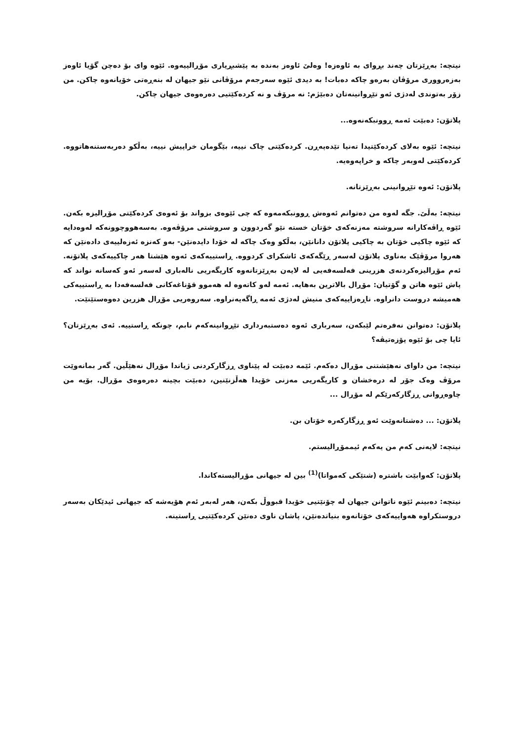نیتچە: بەڕێزتان چەند بڕوای بە ئاوەزە! وەلێ ئاوەز بەندە بە پێشبڕیاری مۆڕالییەوە. ئێوە وای بۆ دەچن گۆیا ئاوەز بەزەرووری مرۆڤان بەرەو چاکە دەبات! بە دیدی ئێوە سەرجەم مرۆڤانی نێو جیهان لە بنەڕەتی خۆیانەوە چاکن. من زۆر بەتوندی لەدژی ئەو تێڕوانینەتان دەبێژم: نە مرۆڤ و نە کردەکێتیی دەرەوەی جیهان چاکن.
پلاتۆن: دەبێت ئەمە ڕوونبکەنەوە...
نیتچە: ئێوە بەلای کردەکێتیدا تەنیا تێدەپەڕن. کردەکێتی چاک نییە، بێگومان خراپیش نییە، بەڵکو دەربەستنەهاتووە. کردەکێتی لەوبەر چاکە و خراپەوەیە.
پلاتۆن: ئەوە تێڕوانینی بەڕێزتانە.
نیتچە: بەڵێ. جگە لەوە من دەتوانم ئەوەش ڕوونبکەمەوە کە چی ئێوەی بزواند بۆ ئەوەی کردەکێتی مۆڕالیزە بکەن. ئێوە ڕاڤەکارانە سروشتە مەزنەکەی خۆتان خستە نێو گەردوون و سروشتی مرۆڤەوە. بەسەهووچوونەکە لەوەدایە کە ئێوە چاکیی خۆتان بە چاکیی پلاتۆن دانانێن، بەڵکو وەک چاکە لە خۆدا دایدەنێن- بەو کەنزە ئەزەلییەی دادەنێن کە هەروا مرۆڤێک بەناوی پلاتۆن لەسەر ڕێگەکەی ئاشکرای کردووە. ڕاستییەکەی ئەوە هێشتا هەر چاکییەکەی پلاتۆنە. ئەم مۆڕالیزەکردنەی هزرینی فەلسەفەیی لە لایەن بەڕێزتانەوە کاریگەریی نالەباری لەسەر ئەو کەسانە نواند کە پاش ئێوە هاتن و گۆتیان: مۆڕال بالاترین بەهایە. ئەمە لەو کاتەوە لە هەموو قۆناغەکانی فەلسەفەدا بە ڕاستییەکی هەمیشە دروست دانراوە. ناڕەزاییەکەی منیش لەدژی ئەمە ڕاگەیەنراوە. سەروەریی مۆڕال هزرین دەوەستێنێت.
پلاتۆن: دەتوانن نەفرەتم لێبکەن، سەرباری ئەوە دەستبەرداری تێڕوانینەکەم نابم، چونکە ڕاستییە. ئەی بەڕێزتان؟ ئایا چی بۆ ئێوە پۆزەتیڤە؟
نیتچە: من داوای نەهێشتنی مۆڕال دەکەم. ئێمە دەبێت لە پێناوی ڕزگارکردنی ژیاندا مۆڕال نەهێڵین. گەر بمانەوێت مرۆڤ وەک جۆر لە درەخشان و کاریگەریی مەزنی خۆیدا هەڵزنێنین، دەبێت بچینە دەرەوەی مۆڕال. بۆیە من چاوەڕوانی ڕزگارکەرێکم لە مۆڕال ...
پلاتۆن: ... دەشتانەوێت ئەو ڕزگارکەرە خۆتان بن.
نیتچە: لایەنی کەم من یەکەم ئیممۆڕالیستم.
پلاتۆن: کەوابێت باشترە (شتێکی کەمواتا)<sup>(1)</sup> بین لە جیهانی مۆڕالیستەکاندا.
نیتچە: دەبینم ئێوە ناتوانن جیهان لە چۆنێتیی خۆیدا قبووڵ بکەن، هەر لەبەر ئەم هۆیەشە کە جیهانی ئیدێکان بەسەر دروستکراوە هەواییەکەی خۆتانەوە بنیاتدەنێن، پاشان ناوی دەنێن کردەکێتیی ڕاستینە.